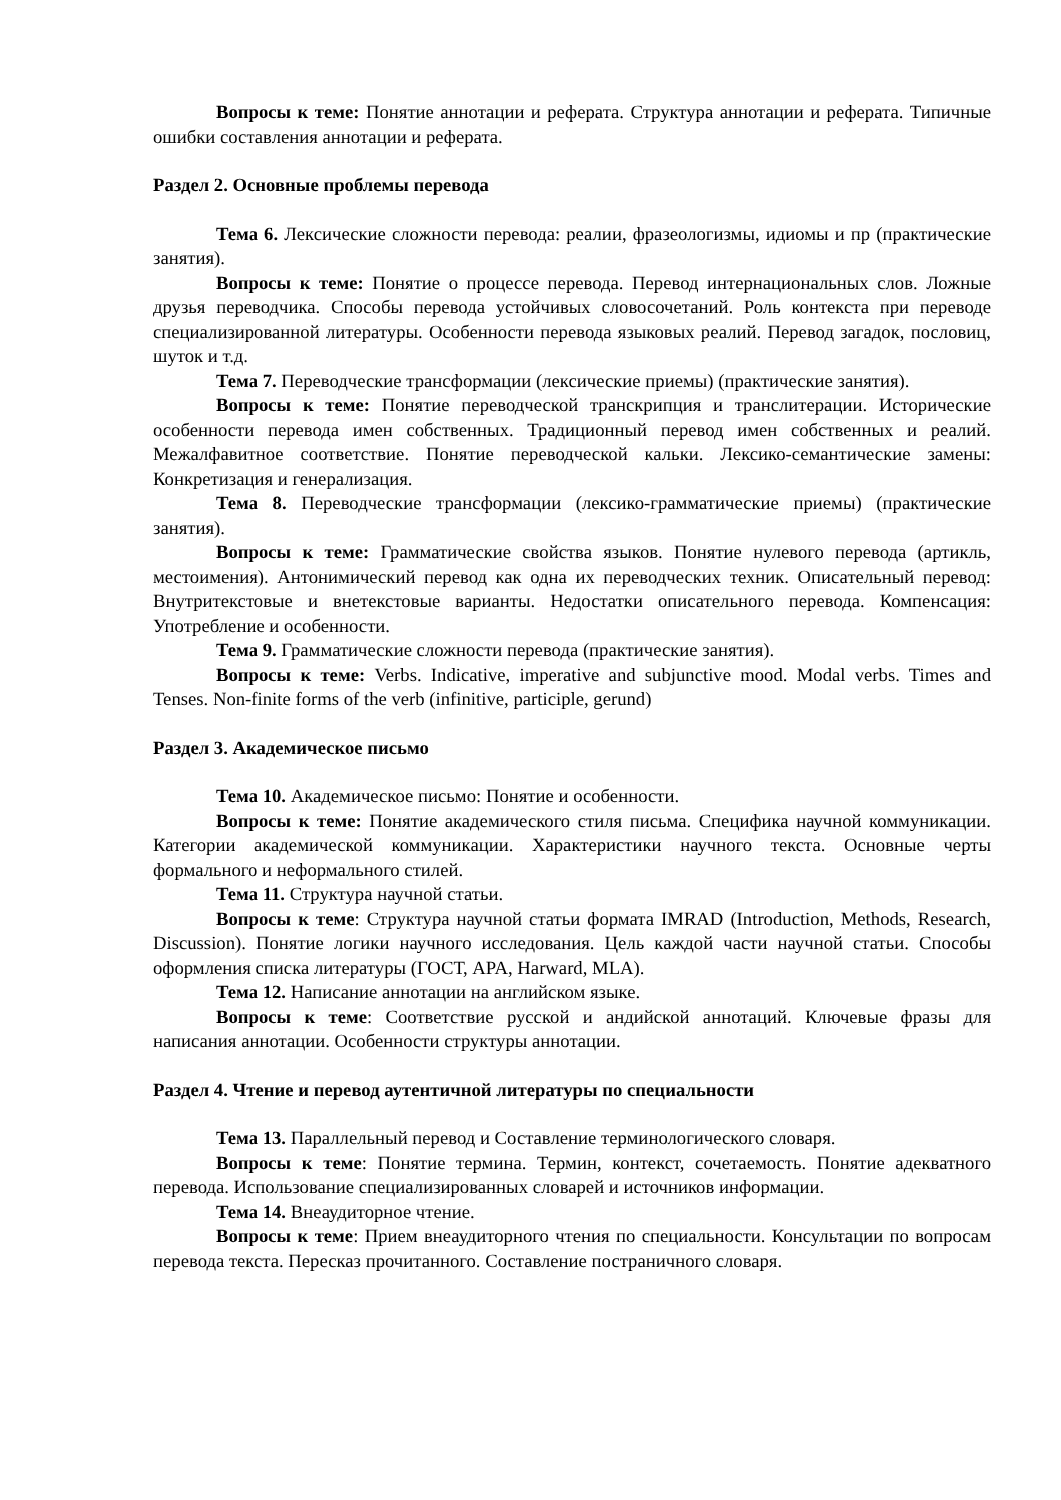Вопросы к теме: Понятие аннотации и реферата. Структура аннотации и реферата. Типичные ошибки составления аннотации и реферата.
Раздел 2. Основные проблемы перевода
Тема 6. Лексические сложности перевода: реалии, фразеологизмы, идиомы и пр (практические занятия).
Вопросы к теме: Понятие о процессе перевода. Перевод интернациональных слов. Ложные друзья переводчика. Способы перевода устойчивых словосочетаний. Роль контекста при переводе специализированной литературы. Особенности перевода языковых реалий. Перевод загадок, пословиц, шуток и т.д.
Тема 7. Переводческие трансформации (лексические приемы) (практические занятия).
Вопросы к теме: Понятие переводческой транскрипция и транслитерации. Исторические особенности перевода имен собственных. Традиционный перевод имен собственных и реалий. Межалфавитное соответствие. Понятие переводческой кальки. Лексико-семантические замены: Конкретизация и генерализация.
Тема 8. Переводческие трансформации (лексико-грамматические приемы) (практические занятия).
Вопросы к теме: Грамматические свойства языков. Понятие нулевого перевода (артикль, местоимения). Антонимический перевод как одна их переводческих техник. Описательный перевод: Внутритекстовые и внетекстовые варианты. Недостатки описательного перевода. Компенсация: Употребление и особенности.
Тема 9. Грамматические сложности перевода (практические занятия).
Вопросы к теме: Verbs. Indicative, imperative and subjunctive mood. Modal verbs. Times and Tenses. Non-finite forms of the verb (infinitive, participle, gerund)
Раздел 3. Академическое письмо
Тема 10. Академическое письмо: Понятие и особенности.
Вопросы к теме: Понятие академического стиля письма. Специфика научной коммуникации. Категории академической коммуникации. Характеристики научного текста. Основные черты формального и неформального стилей.
Тема 11. Структура научной статьи.
Вопросы к теме: Структура научной статьи формата IMRAD (Introduction, Methods, Research, Discussion). Понятие логики научного исследования. Цель каждой части научной статьи. Способы оформления списка литературы (ГОСТ, APA, Harward, MLA).
Тема 12. Написание аннотации на английском языке.
Вопросы к теме: Соответствие русской и андийской аннотаций. Ключевые фразы для написания аннотации. Особенности структуры аннотации.
Раздел 4. Чтение и перевод аутентичной литературы по специальности
Тема 13. Параллельный перевод и Составление терминологического словаря.
Вопросы к теме: Понятие термина. Термин, контекст, сочетаемость. Понятие адекватного перевода. Использование специализированных словарей и источников информации.
Тема 14. Внеаудиторное чтение.
Вопросы к теме: Прием внеаудиторного чтения по специальности. Консультации по вопросам перевода текста. Пересказ прочитанного. Составление постраничного словаря.